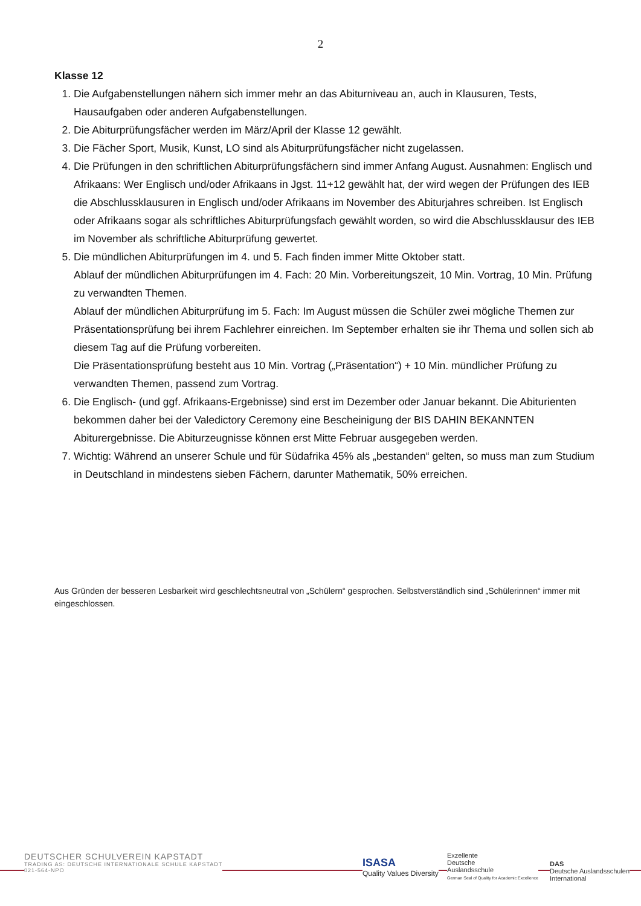2
Klasse 12
1. Die Aufgabenstellungen nähern sich immer mehr an das Abiturniveau an, auch in Klausuren, Tests, Hausaufgaben oder anderen Aufgabenstellungen.
2. Die Abiturprüfungsfächer werden im März/April der Klasse 12 gewählt.
3. Die Fächer Sport, Musik, Kunst, LO sind als Abiturprüfungsfächer nicht zugelassen.
4. Die Prüfungen in den schriftlichen Abiturprüfungsfächern sind immer Anfang August. Ausnahmen: Englisch und Afrikaans: Wer Englisch und/oder Afrikaans in Jgst. 11+12 gewählt hat, der wird wegen der Prüfungen des IEB die Abschlussklausuren in Englisch und/oder Afrikaans im November des Abiturjahres schreiben. Ist Englisch oder Afrikaans sogar als schriftliches Abiturprüfungsfach gewählt worden, so wird die Abschlussklausur des IEB im November als schriftliche Abiturprüfung gewertet.
5. Die mündlichen Abiturprüfungen im 4. und 5. Fach finden immer Mitte Oktober statt.
Ablauf der mündlichen Abiturprüfungen im 4. Fach: 20 Min. Vorbereitungszeit, 10 Min. Vortrag, 10 Min. Prüfung zu verwandten Themen.
Ablauf der mündlichen Abiturprüfung im 5. Fach: Im August müssen die Schüler zwei mögliche Themen zur Präsentationsprüfung bei ihrem Fachlehrer einreichen. Im September erhalten sie ihr Thema und sollen sich ab diesem Tag auf die Prüfung vorbereiten.
Die Präsentationsprüfung besteht aus 10 Min. Vortrag („Präsentation“) + 10 Min. mündlicher Prüfung zu verwandten Themen, passend zum Vortrag.
6. Die Englisch- (und ggf. Afrikaans-Ergebnisse) sind erst im Dezember oder Januar bekannt. Die Abiturienten bekommen daher bei der Valedictory Ceremony eine Bescheinigung der BIS DAHIN BEKANNTEN Abiturergebnisse. Die Abiturzeugnisse können erst Mitte Februar ausgegeben werden.
7. Wichtig: Während an unserer Schule und für Südafrika 45% als „bestanden“ gelten, so muss man zum Studium in Deutschland in mindestens sieben Fächern, darunter Mathematik, 50% erreichen.
Aus Gründen der besseren Lesbarkeit wird geschlechtsneutral von „Schülern“ gesprochen. Selbstverständlich sind „Schülerinnen“ immer mit eingeschlossen.
DEUTSCHER SCHULVEREIN KAPSTADT
TRADING AS: DEUTSCHE INTERNATIONALE SCHULE KAPSTADT
021-564-NPO
ISASA
Quality Values Diversity
Exzellente
Deutsche
Auslandsschule
German Seal of Quality for Academic Excellence
DAS
Deutsche Auslandsschulen
International